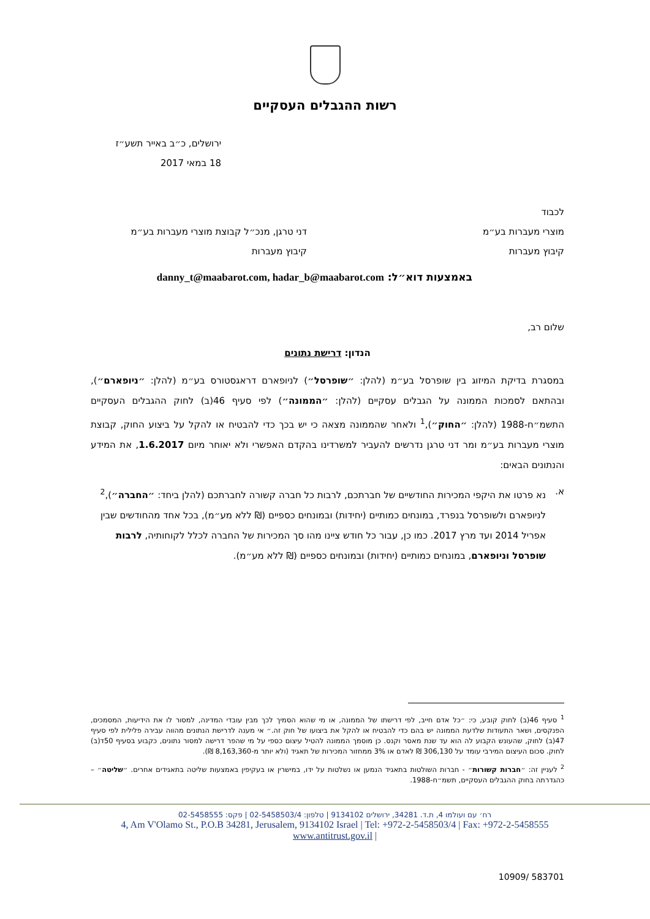רשות ההגבלים העסקיים
ירושלים, כ״ב באייר תשע״ז
18 במאי 2017
לכבוד
מוצרי מעברות בע״מ
קיבוץ מעברות
דני טרגן, מנכ״ל קבוצת מוצרי מעברות בע״מ
קיבוץ מעברות
באמצעות דוא״ל: danny_t@maabarot.com, hadar_b@maabarot.com
שלום רב,
הנדון: דרישת נתונים
במסגרת בדיקת המיזוג בין שופרסל בע״מ (להלן: ״שופרסל״) לניופארם דראגסטורס בע״מ (להלן: ״ניופארם״), ובהתאם לסמכות הממונה על הגבלים עסקיים (להלן: ״הממונה״) לפי סעיף 46(ב) לחוק ההגבלים העסקיים התשמ״ח-1988 (להלן: ״החוק״),<sup>1</sup> ולאחר שהממונה מצאה כי יש בכך כדי להבטיח או להקל על ביצוע החוק, קבוצת מוצרי מעברות בע״מ ומר דני טרגן נדרשים להעביר למשרדינו בהקדם האפשרי ולא יאוחר מיום 1.6.2017, את המידע והנתונים הבאים:
א. נא פרטו את היקפי המכירות החודשיים של חברתכם, לרבות כל חברה קשורה לחברתכם (להלן ביחד: ״החברה״),<sup>2</sup> לניופארם ולשופרסל בנפרד, במונחים כמותיים (יחידות) ובמונחים כספיים (₪ ללא מע״מ), בכל אחד מהחודשים שבין אפריל 2014 ועד מרץ 2017. כמו כן, עבור כל חודש ציינו מהו סך המכירות של החברה לכלל לקוחותיה, לרבות שופרסל וניופארם, במונחים כמותיים (יחידות) ובמונחים כספיים (₪ ללא מע״מ).
<sup>1</sup> סעיף 46(ב) לחוק קובע, כי: ״כל אדם חייב, לפי דרישתו של הממונה, או מי שהוא הסמיך לכך מבין עובדי המדינה, למסור לו את הידיעות, המסמכים, הפנקסים, ושאר התעודות שלדעת הממונה יש בהם כדי להבטיח או להקל את ביצועו של חוק זה.״ אי מענה לדרישת הנתונים מהווה עבירה פלילית לפי סעיף 47(ב) לחוק, שהעונש הקבוע לה הוא עד שנת מאסר וקנס. כן מוסמך הממונה להטיל עיצום כספי על מי שהפר דרישה למסור נתונים, כקבוע בסעיף 50ד(ב) לחוק. סכום העיצום המירבי עומד על 306,130 ₪ לאדם או 3% ממחזור המכירות של תאגיד (ולא יותר מ-8,163,360 ₪).
<sup>2</sup> לעניין זה: ״חברות קשורות״ - חברות השולטות בתאגיד הנמען או נשלטות על ידו, במישרין או בעקיפין באמצעות שליטה בתאגידים אחרים. ״שליטה״ – כהגדרתה בחוק ההגבלים העסקיים, תשמ״ח-1988.
רח׳ עם ועולמו 4, ת.ד. 34281, ירושלים 9134102 | טלפון: 02-5458503/4 | פקס: 02-5458555
4, Am V'Olamo St., P.O.B 34281, Jerusalem, 9134102 Israel | Tel: +972-2-5458503/4 | Fax: +972-2-5458555
www.antitrust.gov.il |
583701 /10909